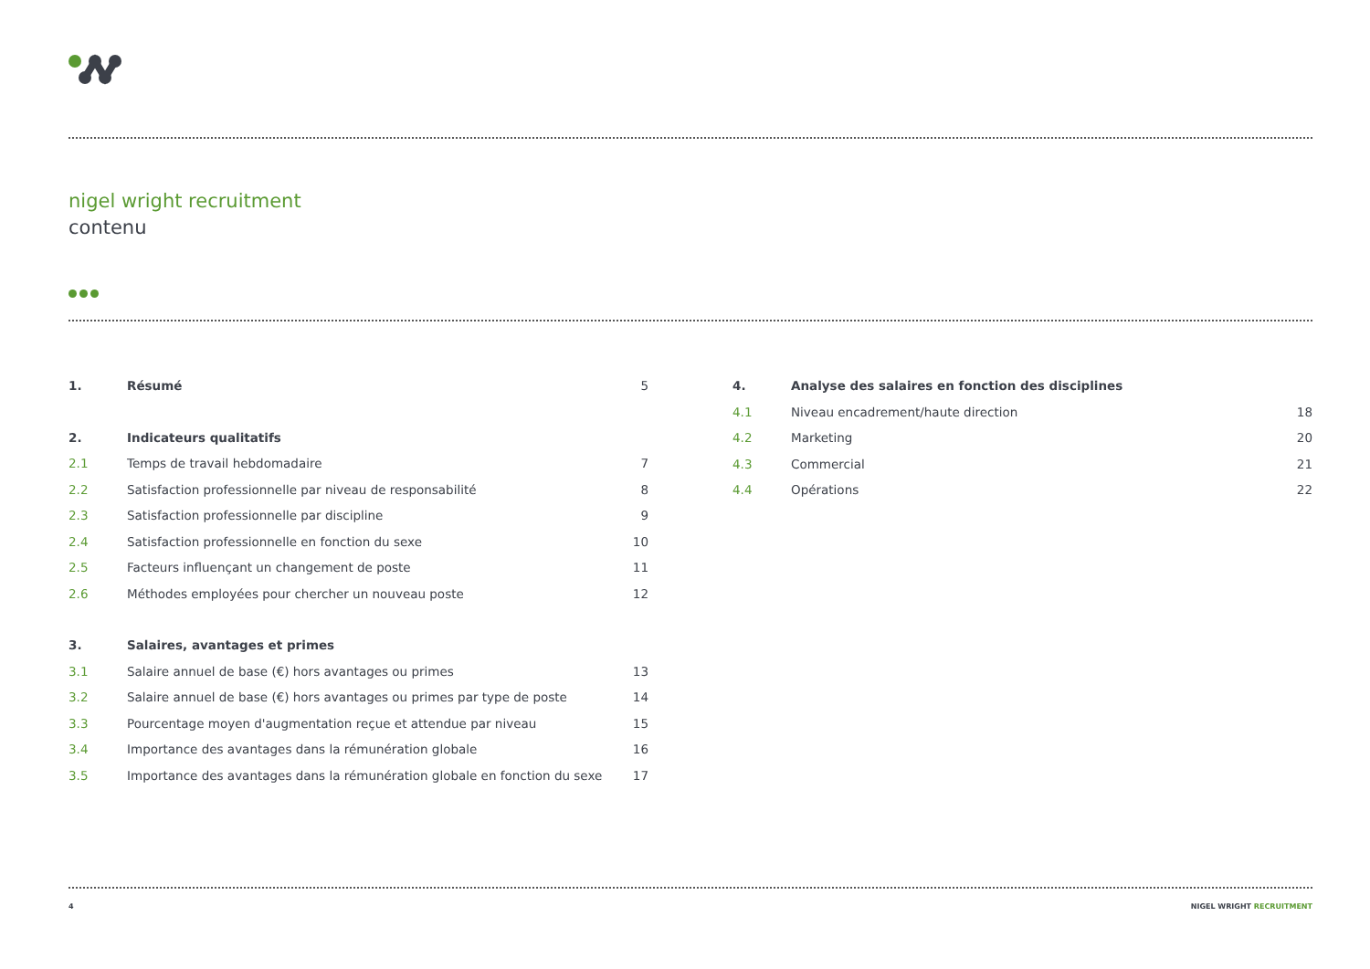nigel wright recruitment
contenu
1. Résumé 5
2. Indicateurs qualitatifs
2.1 Temps de travail hebdomadaire 7
2.2 Satisfaction professionnelle par niveau de responsabilité 8
2.3 Satisfaction professionnelle par discipline 9
2.4 Satisfaction professionnelle en fonction du sexe 10
2.5 Facteurs influençant un changement de poste 11
2.6 Méthodes employées pour chercher un nouveau poste 12
3. Salaires, avantages et primes
3.1 Salaire annuel de base (€) hors avantages ou primes 13
3.2 Salaire annuel de base (€) hors avantages ou primes par type de poste 14
3.3 Pourcentage moyen d'augmentation reçue et attendue par niveau 15
3.4 Importance des avantages dans la rémunération globale 16
3.5 Importance des avantages dans la rémunération globale en fonction du sexe 17
4. Analyse des salaires en fonction des disciplines
4.1 Niveau encadrement/haute direction 18
4.2 Marketing 20
4.3 Commercial 21
4.4 Opérations 22
4 NIGEL WRIGHT RECRUITMENT